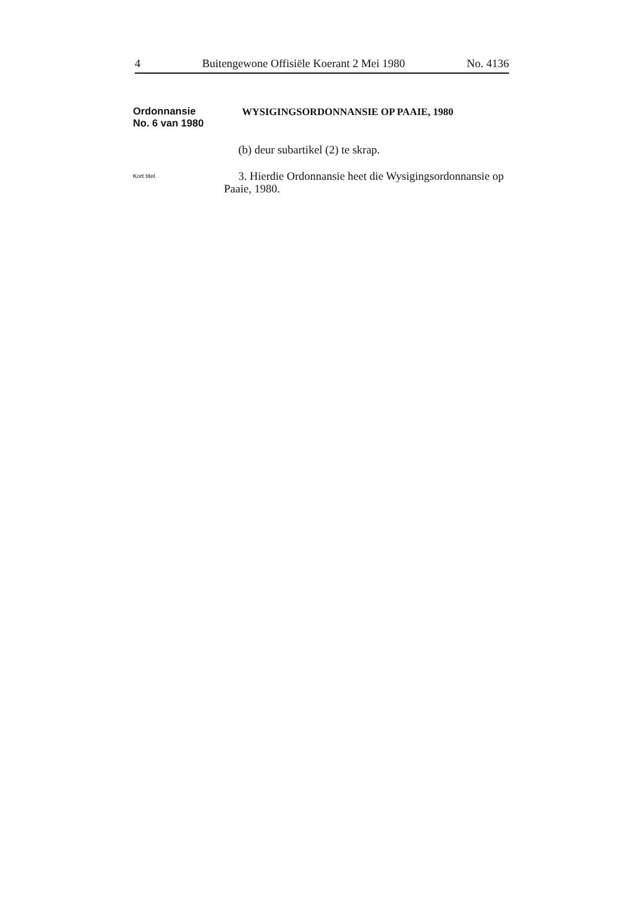4 Buitengewone Offisiële Koerant 2 Mei 1980 No. 4136
Ordonnansie
No. 6 van 1980
WYSIGINGSORDONNANSIE OP PAAIE, 1980
(b) deur subartikel (2) te skrap.
Kort titel.
3. Hierdie Ordonnansie heet die Wysigingsordonnansie op Paaie, 1980.